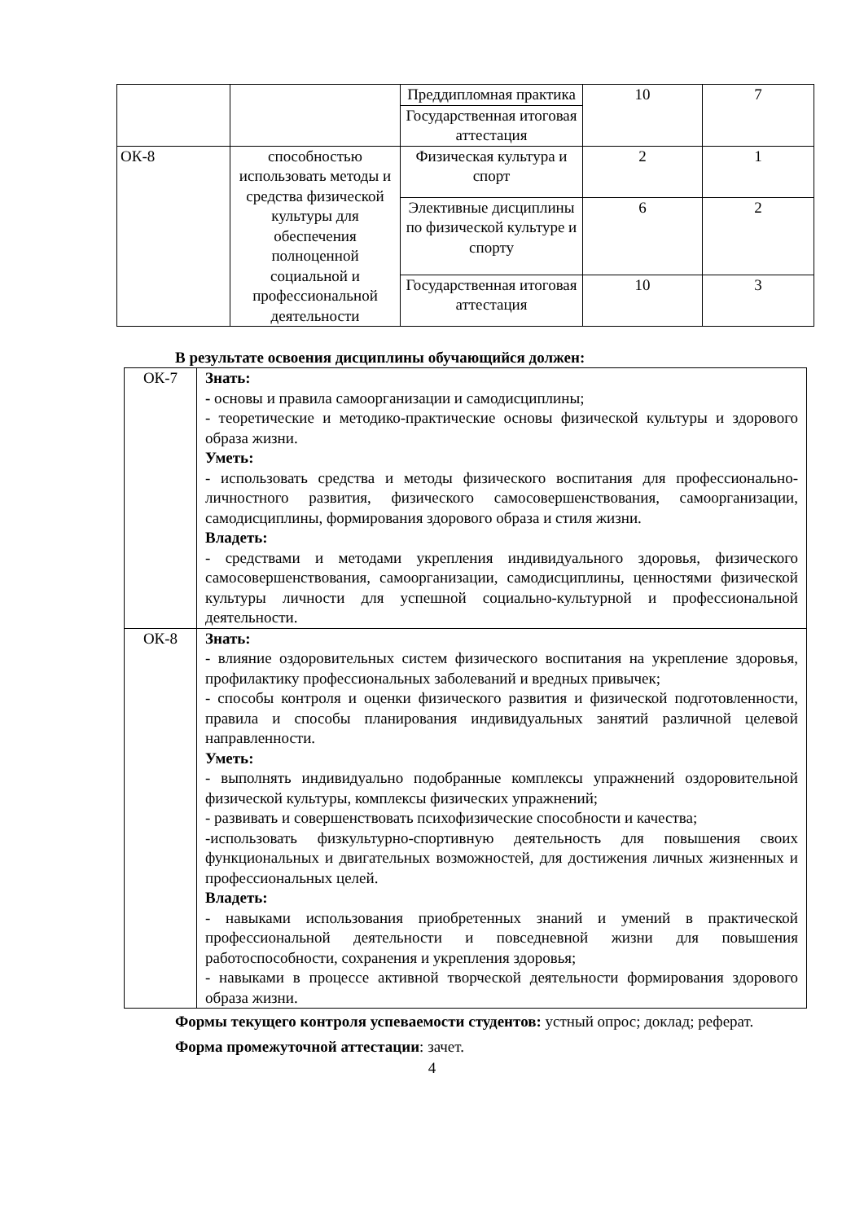| | | Преддипломная практика | 10 | 7 |
| | | Государственная итоговая аттестация | | |
| ОК-8 | способностью использовать методы и средства физической культуры для обеспечения полноценной социальной и профессиональной деятельности | Физическая культура и спорт | 2 | 1 |
| | | Элективные дисциплины по физической культуре и спорту | 6 | 2 |
| | | Государственная итоговая аттестация | 10 | 3 |
В результате освоения дисциплины обучающийся должен:
| ОК-7 | Знать: - основы и правила самоорганизации и самодисциплины; - теоретические и методико-практические основы физической культуры и здорового образа жизни. Уметь: - использовать средства и методы физического воспитания для профессионально-личностного развития, физического самосовершенствования, самоорганизации, самодисциплины, формирования здорового образа и стиля жизни. Владеть: - средствами и методами укрепления индивидуального здоровья, физического самосовершенствования, самоорганизации, самодисциплины, ценностями физической культуры личности для успешной социально-культурной и профессиональной деятельности. |
| ОК-8 | Знать: - влияние оздоровительных систем физического воспитания на укрепление здоровья, профилактику профессиональных заболеваний и вредных привычек; - способы контроля и оценки физического развития и физической подготовленности, правила и способы планирования индивидуальных занятий различной целевой направленности. Уметь: - выполнять индивидуально подобранные комплексы упражнений оздоровительной физической культуры, комплексы физических упражнений; - развивать и совершенствовать психофизические способности и качества; -использовать физкультурно-спортивную деятельность для повышения своих функциональных и двигательных возможностей, для достижения личных жизненных и профессиональных целей. Владеть: - навыками использования приобретенных знаний и умений в практической профессиональной деятельности и повседневной жизни для повышения работоспособности, сохранения и укрепления здоровья; - навыками в процессе активной творческой деятельности формирования здорового образа жизни. |
Формы текущего контроля успеваемости студентов: устный опрос; доклад; реферат.
Форма промежуточной аттестации: зачет.
4